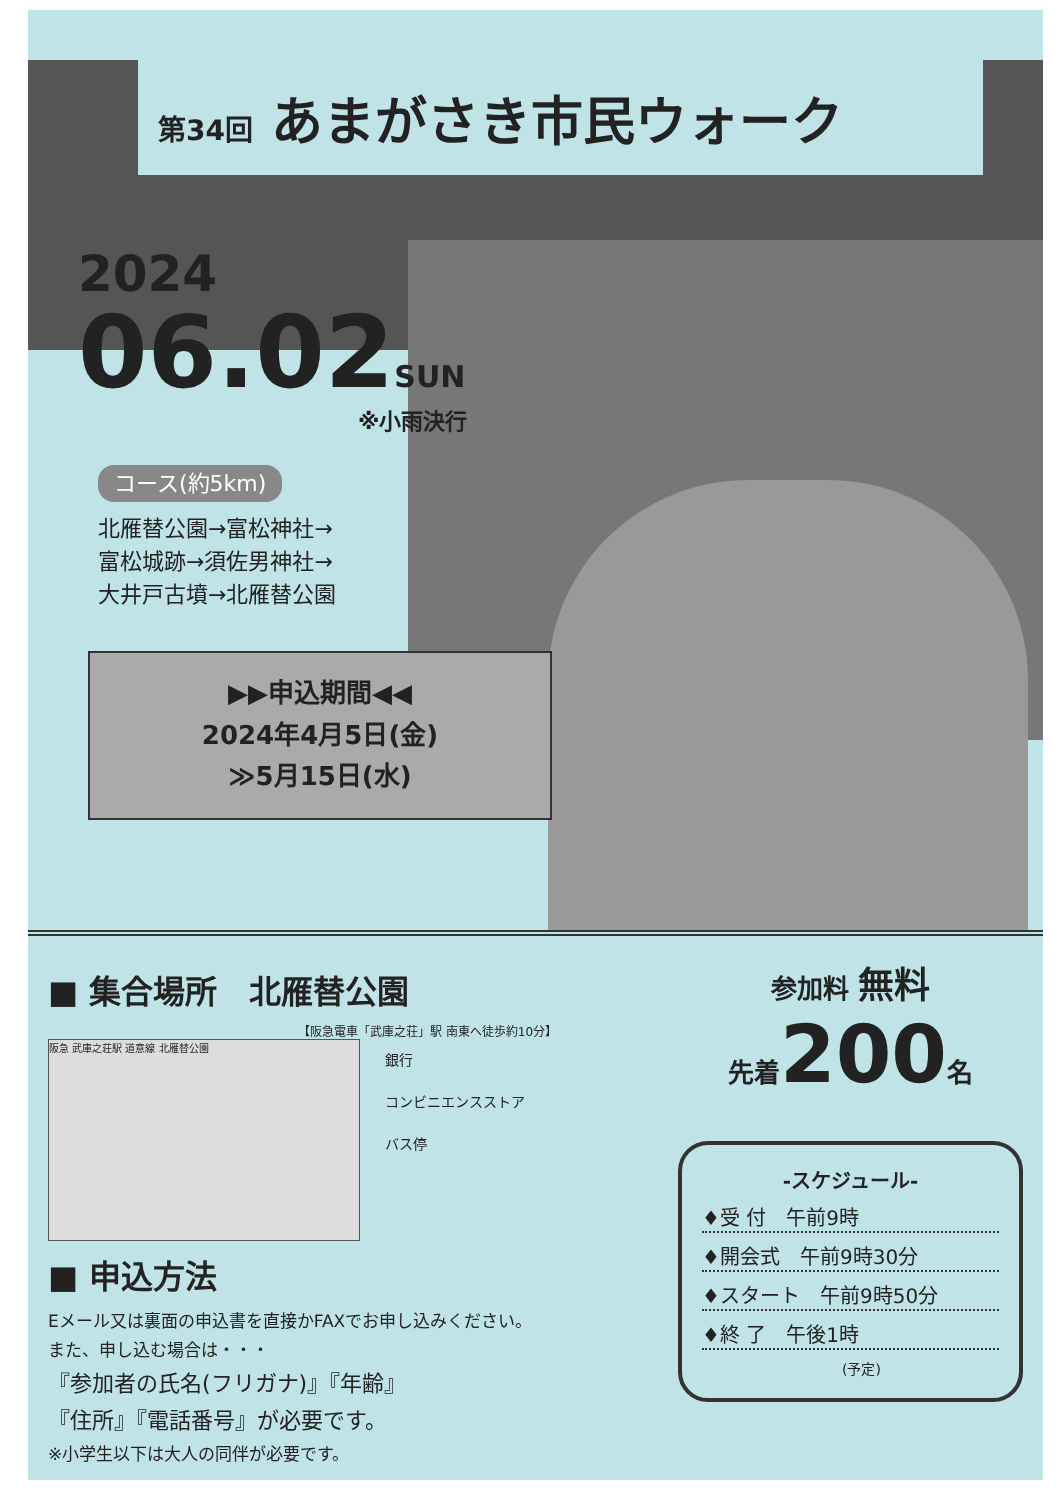第34回 あまがさき市民ウォーク
2024
06.02SUN
※小雨決行
コース(約5km)
北雁替公園→富松神社→
富松城跡→須佐男神社→
大井戸古墳→北雁替公園
▶▶申込期間◀◀
2024年4月5日(金)
≫5月15日(水)
■ 集合場所　北雁替公園
【阪急電車「武庫之荘」駅 南東へ徒歩約10分】
阪急 武庫之荘駅 道意線 北雁替公園
銀行
コンビニエンスストア
バス停
■ 申込方法
Eメール又は裏面の申込書を直接かFAXでお申し込みください。
また、申し込む場合は・・・
『参加者の氏名(フリガナ)』『年齢』
『住所』『電話番号』が必要です。
※小学生以下は大人の同伴が必要です。
参加料 無料
先着200名
-スケジュール-
♦受 付　午前9時
♦開会式　午前9時30分
♦スタート　午前9時50分
♦終 了　午後1時
(予定)